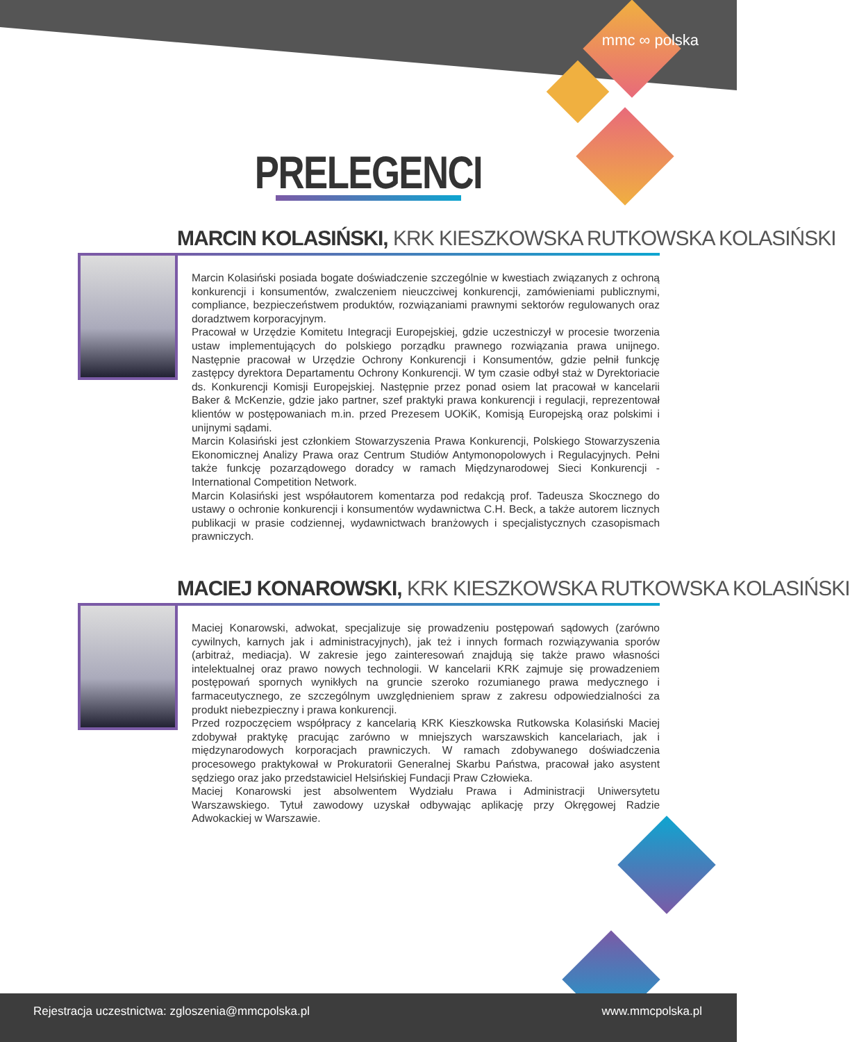mmc ∞ polska
PRELEGENCI
MARCIN KOLASIŃSKI, KRK KIESZKOWSKA RUTKOWSKA KOLASIŃSKI
Marcin Kolasiński posiada bogate doświadczenie szczególnie w kwestiach związanych z ochroną konkurencji i konsumentów, zwalczeniem nieuczciwej konkurencji, zamówieniami publicznymi, compliance, bezpieczeństwem produktów, rozwiązaniami prawnymi sektorów regulowanych oraz doradztwem korporacyjnym.
Pracował w Urzędzie Komitetu Integracji Europejskiej, gdzie uczestniczył w procesie tworzenia ustaw implementujących do polskiego porządku prawnego rozwiązania prawa unijnego. Następnie pracował w Urzędzie Ochrony Konkurencji i Konsumentów, gdzie pełnił funkcję zastępcy dyrektora Departamentu Ochrony Konkurencji. W tym czasie odbył staż w Dyrektoriacie ds. Konkurencji Komisji Europejskiej. Następnie przez ponad osiem lat pracował w kancelarii Baker & McKenzie, gdzie jako partner, szef praktyki prawa konkurencji i regulacji, reprezentował klientów w postępowaniach m.in. przed Prezesem UOKiK, Komisją Europejską oraz polskimi i unijnymi sądami.
Marcin Kolasiński jest członkiem Stowarzyszenia Prawa Konkurencji, Polskiego Stowarzyszenia Ekonomicznej Analizy Prawa oraz Centrum Studiów Antymonopolowych i Regulacyjnych. Pełni także funkcję pozarządowego doradcy w ramach Międzynarodowej Sieci Konkurencji - International Competition Network.
Marcin Kolasiński jest współautorem komentarza pod redakcją prof. Tadeusza Skocznego do ustawy o ochronie konkurencji i konsumentów wydawnictwa C.H. Beck, a także autorem licznych publikacji w prasie codziennej, wydawnictwach branżowych i specjalistycznych czasopismach prawniczych.
MACIEJ KONAROWSKI, KRK KIESZKOWSKA RUTKOWSKA KOLASIŃSKI
Maciej Konarowski, adwokat, specjalizuje się prowadzeniu postępowań sądowych (zarówno cywilnych, karnych jak i administracyjnych), jak też i innych formach rozwiązywania sporów (arbitraż, mediacja). W zakresie jego zainteresowań znajdują się także prawo własności intelektualnej oraz prawo nowych technologii. W kancelarii KRK zajmuje się prowadzeniem postępowań spornych wynikłych na gruncie szeroko rozumianego prawa medycznego i farmaceutycznego, ze szczególnym uwzględnieniem spraw z zakresu odpowiedzialności za produkt niebezpieczny i prawa konkurencji.
Przed rozpoczęciem współpracy z kancelarią KRK Kieszkowska Rutkowska Kolasiński Maciej zdobywał praktykę pracując zarówno w mniejszych warszawskich kancelariach, jak i międzynarodowych korporacjach prawniczych. W ramach zdobywanego doświadczenia procesowego praktykował w Prokuratorii Generalnej Skarbu Państwa, pracował jako asystent sędziego oraz jako przedstawiciel Helsińskiej Fundacji Praw Człowieka.
Maciej Konarowski jest absolwentem Wydziału Prawa i Administracji Uniwersytetu Warszawskiego. Tytuł zawodowy uzyskał odbywając aplikację przy Okręgowej Radzie Adwokackiej w Warszawie.
Rejestracja uczestnictwa: zgloszenia@mmcpolska.pl www.mmcpolska.pl